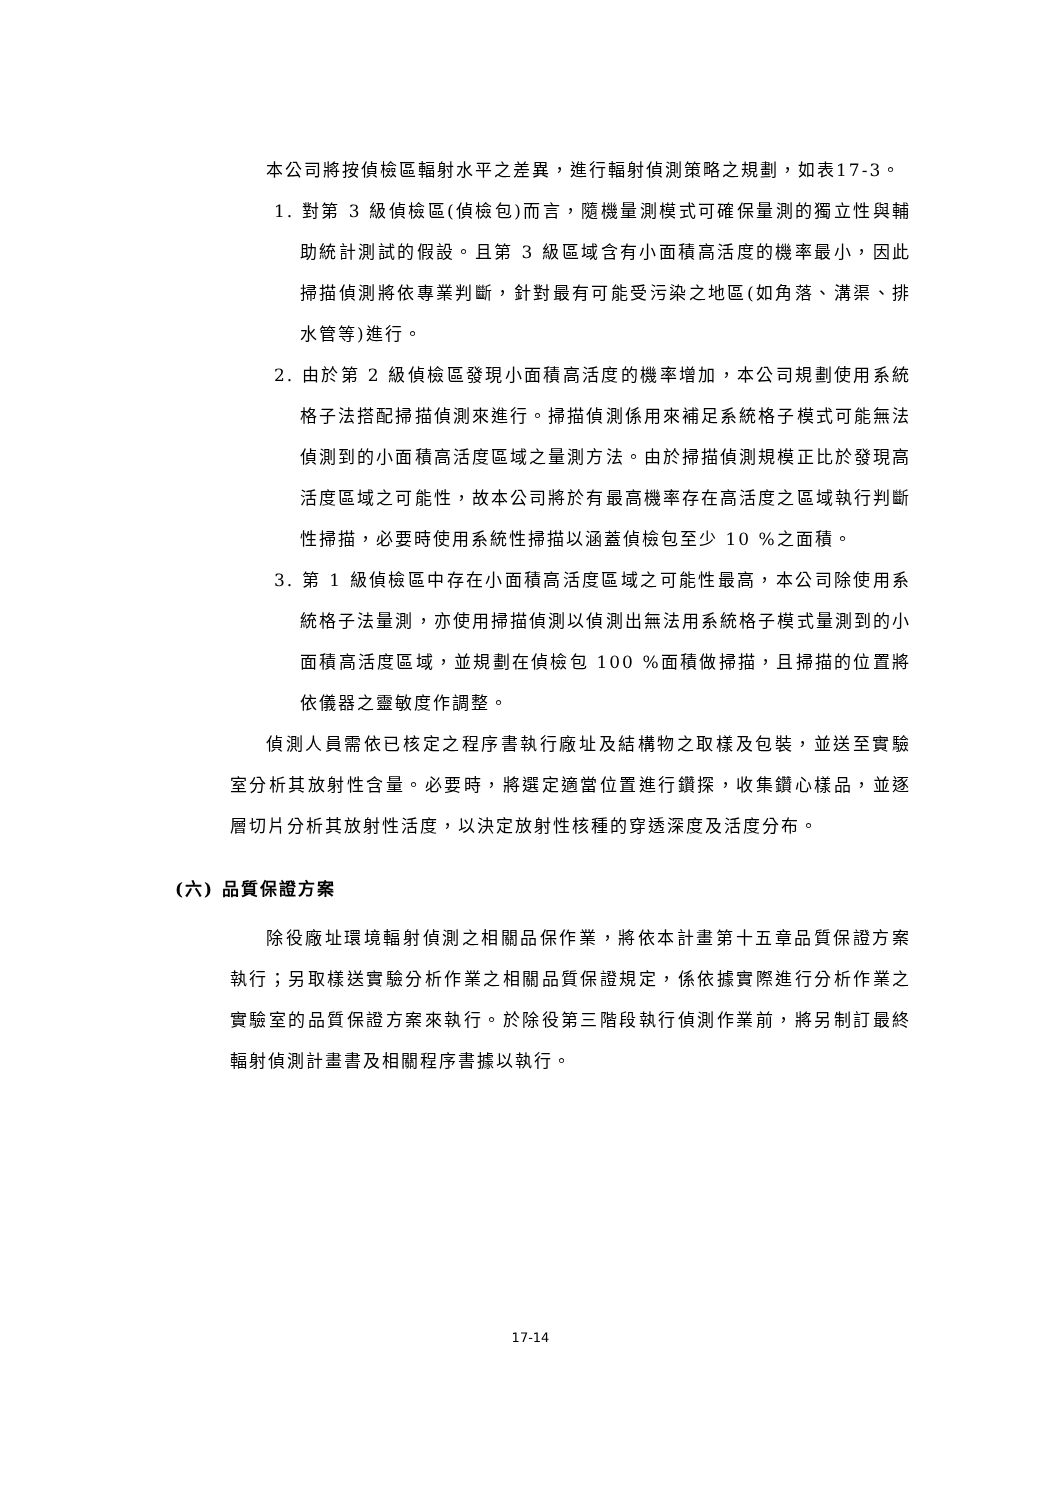本公司將按偵檢區輻射水平之差異，進行輻射偵測策略之規劃，如表17-3。
1. 對第 3 級偵檢區(偵檢包)而言，隨機量測模式可確保量測的獨立性與輔助統計測試的假設。且第 3 級區域含有小面積高活度的機率最小，因此掃描偵測將依專業判斷，針對最有可能受污染之地區(如角落、溝渠、排水管等)進行。
2. 由於第 2 級偵檢區發現小面積高活度的機率增加，本公司規劃使用系統格子法搭配掃描偵測來進行。掃描偵測係用來補足系統格子模式可能無法偵測到的小面積高活度區域之量測方法。由於掃描偵測規模正比於發現高活度區域之可能性，故本公司將於有最高機率存在高活度之區域執行判斷性掃描，必要時使用系統性掃描以涵蓋偵檢包至少 10 %之面積。
3. 第 1 級偵檢區中存在小面積高活度區域之可能性最高，本公司除使用系統格子法量測，亦使用掃描偵測以偵測出無法用系統格子模式量測到的小面積高活度區域，並規劃在偵檢包 100 %面積做掃描，且掃描的位置將依儀器之靈敏度作調整。
偵測人員需依已核定之程序書執行廠址及結構物之取樣及包裝，並送至實驗室分析其放射性含量。必要時，將選定適當位置進行鑽探，收集鑽心樣品，並逐層切片分析其放射性活度，以決定放射性核種的穿透深度及活度分布。
(六) 品質保證方案
除役廠址環境輻射偵測之相關品保作業，將依本計畫第十五章品質保證方案執行；另取樣送實驗分析作業之相關品質保證規定，係依據實際進行分析作業之實驗室的品質保證方案來執行。於除役第三階段執行偵測作業前，將另制訂最終輻射偵測計畫書及相關程序書據以執行。
17-14